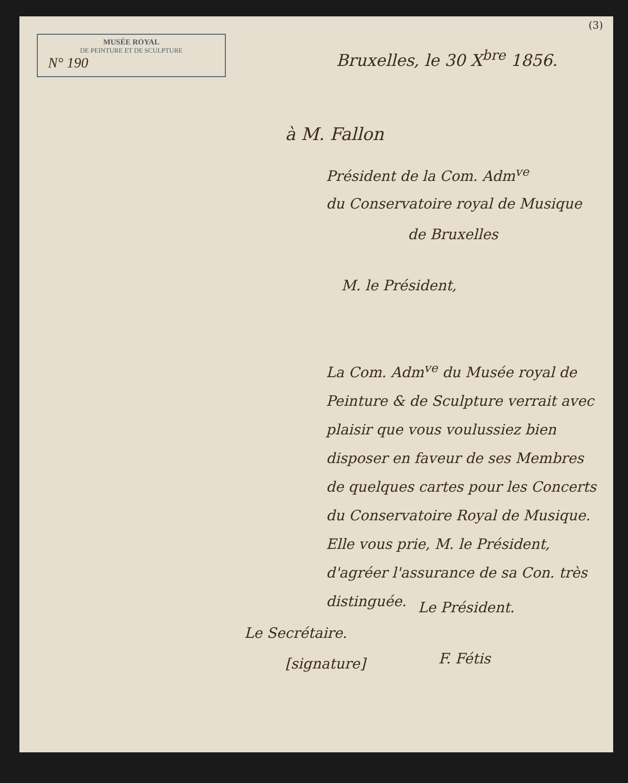MUSÉE ROYAL
DE PEINTURE ET DE SCULPTURE
N° 190
(3)
Bruxelles, le 30 X<sup>bre</sup> 1856.
à M. Fallon
Président de la Com. Adm<sup>ve</sup>
du Conservatoire royal de Musique
de Bruxelles
M. le Président,
La Com. Adm<sup>ve</sup> du Musée royal de Peinture & de Sculpture verrait avec plaisir que vous voulussiez bien disposer en faveur de ses Membres de quelques cartes pour les Concerts du Conservatoire Royal de Musique.
Elle vous prie, M. le Président, d'agréer l'assurance de sa Con. très distinguée.
Le Président.
Le Secrétaire.
[signature] F. Fétis